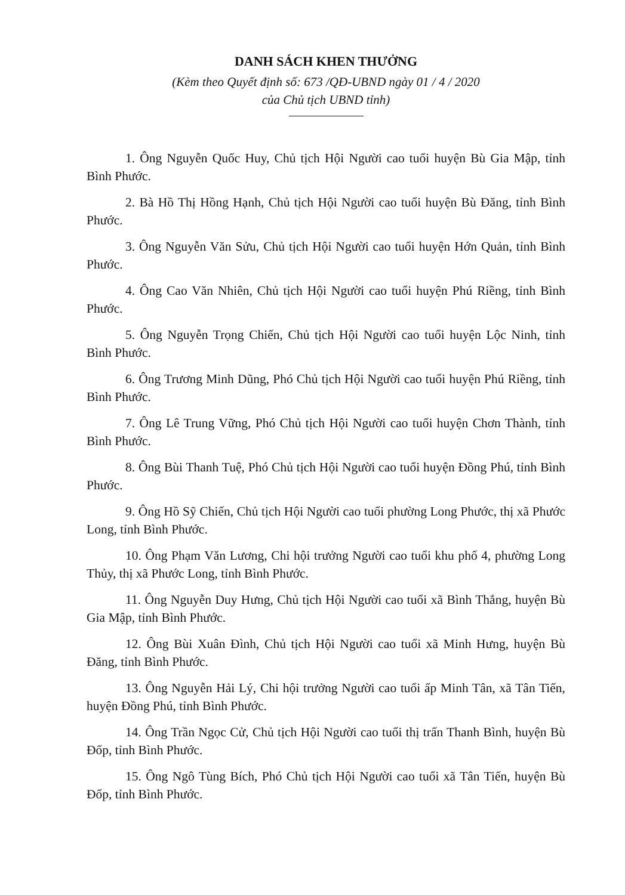DANH SÁCH KHEN THƯỞNG
(Kèm theo Quyết định số: 673 /QĐ-UBND ngày 01 / 4 / 2020
của Chủ tịch UBND tỉnh)
1. Ông Nguyễn Quốc Huy, Chủ tịch Hội Người cao tuổi huyện Bù Gia Mập, tỉnh Bình Phước.
2. Bà Hồ Thị Hồng Hạnh, Chủ tịch Hội Người cao tuổi huyện Bù Đăng, tỉnh Bình Phước.
3. Ông Nguyễn Văn Sửu, Chủ tịch Hội Người cao tuổi huyện Hớn Quản, tỉnh Bình Phước.
4. Ông Cao Văn Nhiên, Chủ tịch Hội Người cao tuổi huyện Phú Riềng, tỉnh Bình Phước.
5. Ông Nguyễn Trọng Chiến, Chủ tịch Hội Người cao tuổi huyện Lộc Ninh, tỉnh Bình Phước.
6. Ông Trương Minh Dũng, Phó Chủ tịch Hội Người cao tuổi huyện Phú Riềng, tỉnh Bình Phước.
7. Ông Lê Trung Vững, Phó Chủ tịch Hội Người cao tuổi huyện Chơn Thành, tỉnh Bình Phước.
8. Ông Bùi Thanh Tuệ, Phó Chủ tịch Hội Người cao tuổi huyện Đồng Phú, tỉnh Bình Phước.
9. Ông Hồ Sỹ Chiến, Chủ tịch Hội Người cao tuổi phường Long Phước, thị xã Phước Long, tỉnh Bình Phước.
10. Ông Phạm Văn Lương, Chi hội trưởng Người cao tuổi khu phố 4, phường Long Thủy, thị xã Phước Long, tỉnh Bình Phước.
11. Ông Nguyễn Duy Hưng, Chủ tịch Hội Người cao tuổi xã Bình Thắng, huyện Bù Gia Mập, tỉnh Bình Phước.
12. Ông Bùi Xuân Đình, Chủ tịch Hội Người cao tuổi xã Minh Hưng, huyện Bù Đăng, tỉnh Bình Phước.
13. Ông Nguyễn Hải Lý, Chi hội trưởng Người cao tuổi ấp Minh Tân, xã Tân Tiến, huyện Đồng Phú, tỉnh Bình Phước.
14. Ông Trần Ngọc Cử, Chủ tịch Hội Người cao tuổi thị trấn Thanh Bình, huyện Bù Đốp, tỉnh Bình Phước.
15. Ông Ngô Tùng Bích, Phó Chủ tịch Hội Người cao tuổi xã Tân Tiến, huyện Bù Đốp, tỉnh Bình Phước.